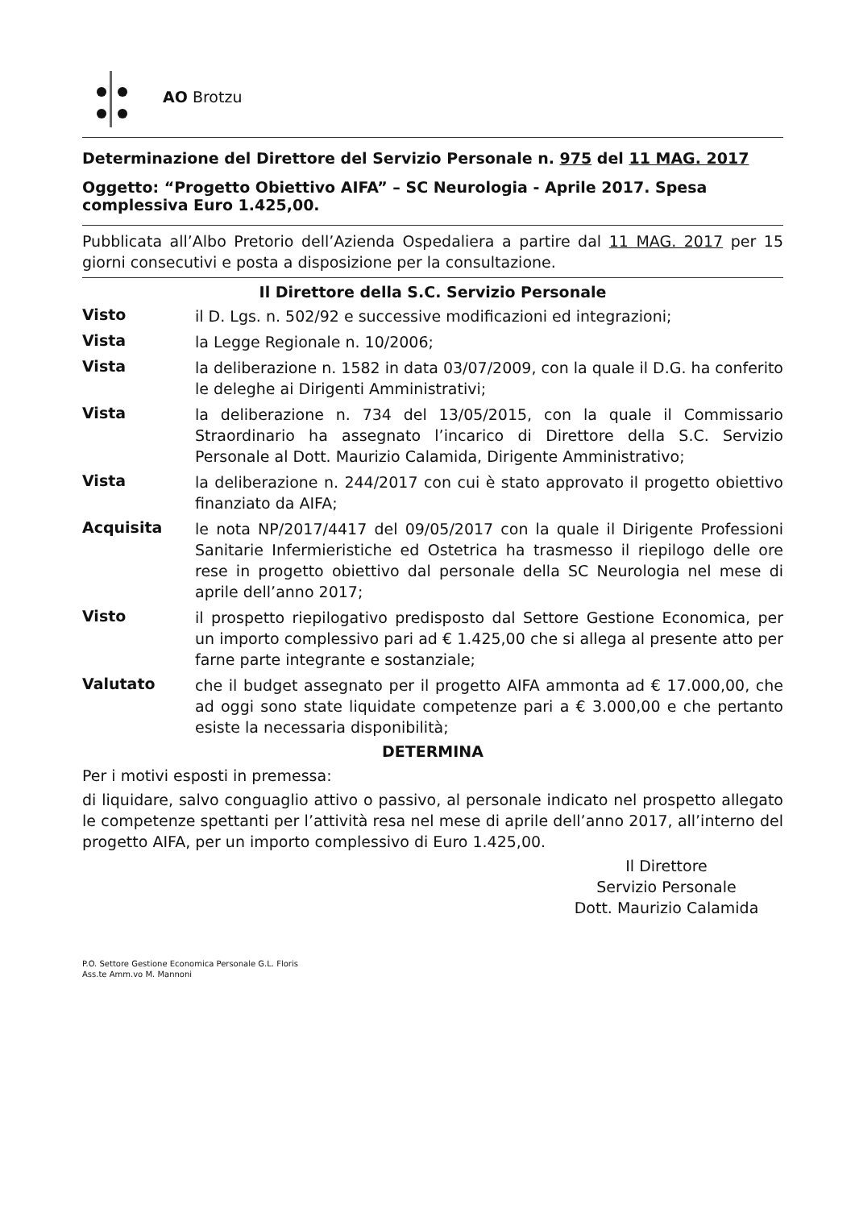AO Brotzu
Determinazione del Direttore del Servizio Personale n. 975 del 11 MAG. 2017
Oggetto: “Progetto Obiettivo AIFA” – SC Neurologia - Aprile 2017. Spesa complessiva Euro 1.425,00.
Pubblicata all’Albo Pretorio dell’Azienda Ospedaliera a partire dal 11 MAG. 2017 per 15 giorni consecutivi e posta a disposizione per la consultazione.
Il Direttore della S.C. Servizio Personale
Visto il D. Lgs. n. 502/92 e successive modificazioni ed integrazioni;
Vista la Legge Regionale n. 10/2006;
Vista la deliberazione n. 1582 in data 03/07/2009, con la quale il D.G. ha conferito le deleghe ai Dirigenti Amministrativi;
Vista la deliberazione n. 734 del 13/05/2015, con la quale il Commissario Straordinario ha assegnato l’incarico di Direttore della S.C. Servizio Personale al Dott. Maurizio Calamida, Dirigente Amministrativo;
Vista la deliberazione n. 244/2017 con cui è stato approvato il progetto obiettivo finanziato da AIFA;
Acquisita le nota NP/2017/4417 del 09/05/2017 con la quale il Dirigente Professioni Sanitarie Infermieristiche ed Ostetrica ha trasmesso il riepilogo delle ore rese in progetto obiettivo dal personale della SC Neurologia nel mese di aprile dell’anno 2017;
Visto il prospetto riepilogativo predisposto dal Settore Gestione Economica, per un importo complessivo pari ad € 1.425,00 che si allega al presente atto per farne parte integrante e sostanziale;
Valutato che il budget assegnato per il progetto AIFA ammonta ad € 17.000,00, che ad oggi sono state liquidate competenze pari a € 3.000,00 e che pertanto esiste la necessaria disponibilità;
DETERMINA
Per i motivi esposti in premessa:
di liquidare, salvo conguaglio attivo o passivo, al personale indicato nel prospetto allegato le competenze spettanti per l’attività resa nel mese di aprile dell’anno 2017, all’interno del progetto AIFA, per un importo complessivo di Euro 1.425,00.
Il Direttore
Servizio Personale
Dott. Maurizio Calamida
P.O. Settore Gestione Economica Personale G.L. Floris
Ass.te Amm.vo M. Mannoni